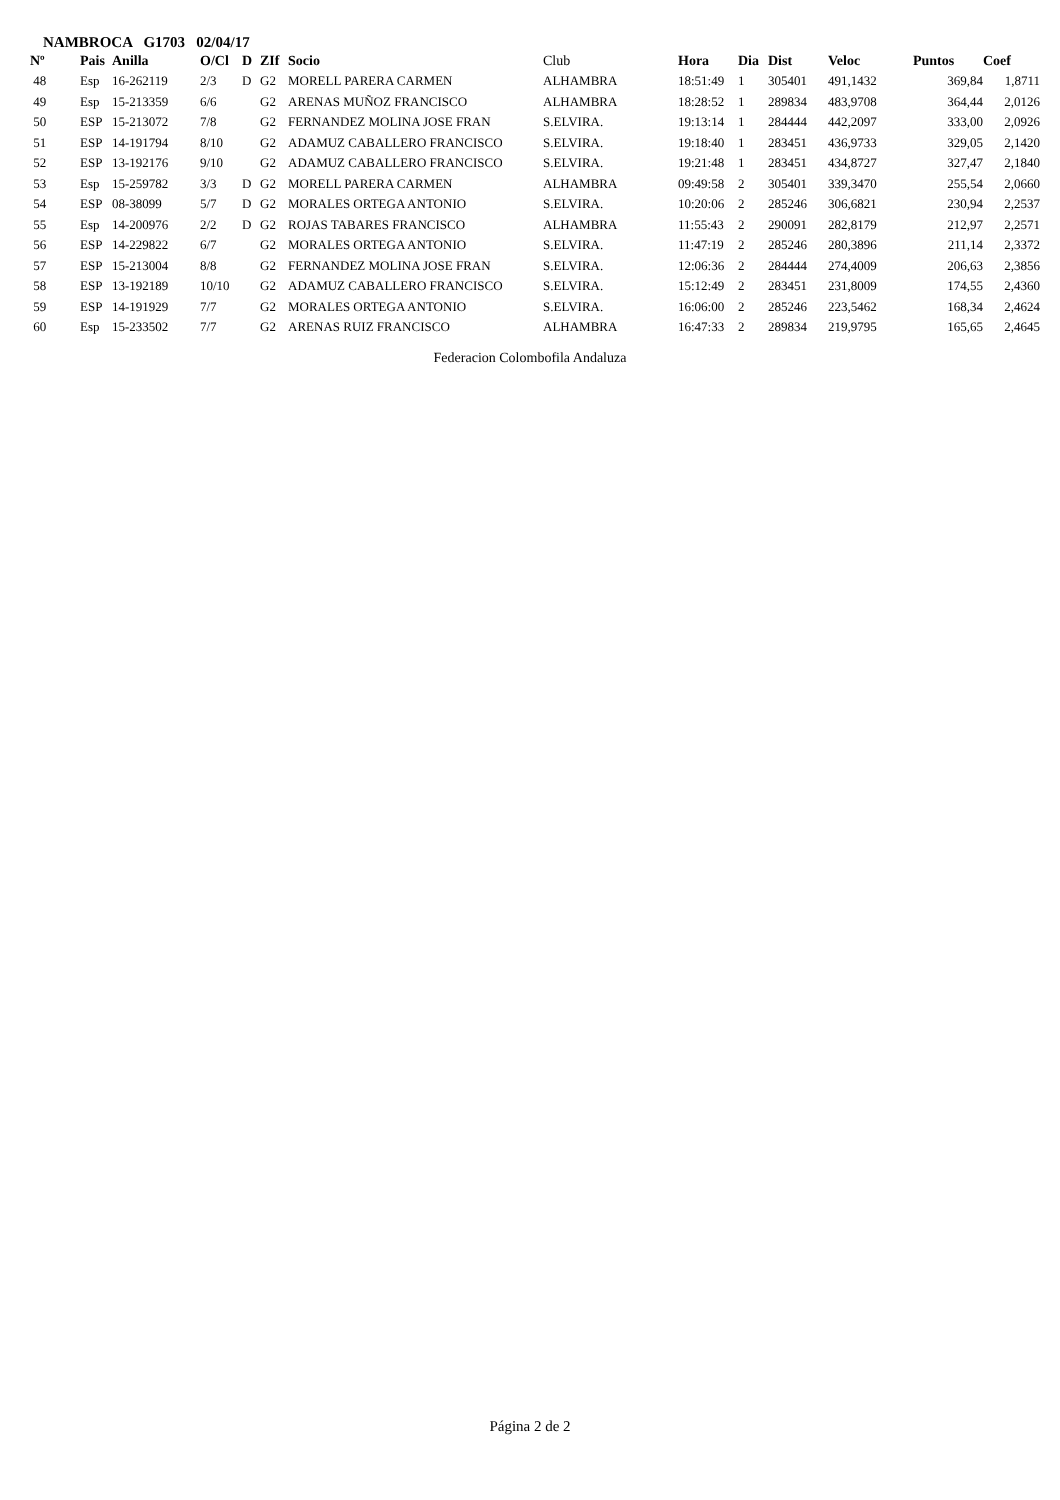NAMBROCA G1703 02/04/17
| Nº | Pais | Anilla | O/Cl | D | ZIf | Socio | Club | Hora | Dia | Dist | Veloc | Puntos | Coef |
| --- | --- | --- | --- | --- | --- | --- | --- | --- | --- | --- | --- | --- | --- |
| 48 | Esp | 16-262119 | 2/3 | D | G2 | MORELL PARERA CARMEN | ALHAMBRA | 18:51:49 | 1 | 305401 | 491,1432 | 369,84 | 1,8711 |
| 49 | Esp | 15-213359 | 6/6 | | G2 | ARENAS MUÑOZ FRANCISCO | ALHAMBRA | 18:28:52 | 1 | 289834 | 483,9708 | 364,44 | 2,0126 |
| 50 | ESP | 15-213072 | 7/8 | | G2 | FERNANDEZ MOLINA JOSE FRAN | S.ELVIRA. | 19:13:14 | 1 | 284444 | 442,2097 | 333,00 | 2,0926 |
| 51 | ESP | 14-191794 | 8/10 | | G2 | ADAMUZ CABALLERO FRANCISCO | S.ELVIRA. | 19:18:40 | 1 | 283451 | 436,9733 | 329,05 | 2,1420 |
| 52 | ESP | 13-192176 | 9/10 | | G2 | ADAMUZ CABALLERO FRANCISCO | S.ELVIRA. | 19:21:48 | 1 | 283451 | 434,8727 | 327,47 | 2,1840 |
| 53 | Esp | 15-259782 | 3/3 | D | G2 | MORELL PARERA CARMEN | ALHAMBRA | 09:49:58 | 2 | 305401 | 339,3470 | 255,54 | 2,0660 |
| 54 | ESP | 08-38099 | 5/7 | D | G2 | MORALES ORTEGA ANTONIO | S.ELVIRA. | 10:20:06 | 2 | 285246 | 306,6821 | 230,94 | 2,2537 |
| 55 | Esp | 14-200976 | 2/2 | D | G2 | ROJAS TABARES FRANCISCO | ALHAMBRA | 11:55:43 | 2 | 290091 | 282,8179 | 212,97 | 2,2571 |
| 56 | ESP | 14-229822 | 6/7 | | G2 | MORALES ORTEGA ANTONIO | S.ELVIRA. | 11:47:19 | 2 | 285246 | 280,3896 | 211,14 | 2,3372 |
| 57 | ESP | 15-213004 | 8/8 | | G2 | FERNANDEZ MOLINA JOSE FRAN | S.ELVIRA. | 12:06:36 | 2 | 284444 | 274,4009 | 206,63 | 2,3856 |
| 58 | ESP | 13-192189 | 10/10 | | G2 | ADAMUZ CABALLERO FRANCISCO | S.ELVIRA. | 15:12:49 | 2 | 283451 | 231,8009 | 174,55 | 2,4360 |
| 59 | ESP | 14-191929 | 7/7 | | G2 | MORALES ORTEGA ANTONIO | S.ELVIRA. | 16:06:00 | 2 | 285246 | 223,5462 | 168,34 | 2,4624 |
| 60 | Esp | 15-233502 | 7/7 | | G2 | ARENAS RUIZ FRANCISCO | ALHAMBRA | 16:47:33 | 2 | 289834 | 219,9795 | 165,65 | 2,4645 |
Federacion Colombofila Andaluza
Página 2 de 2